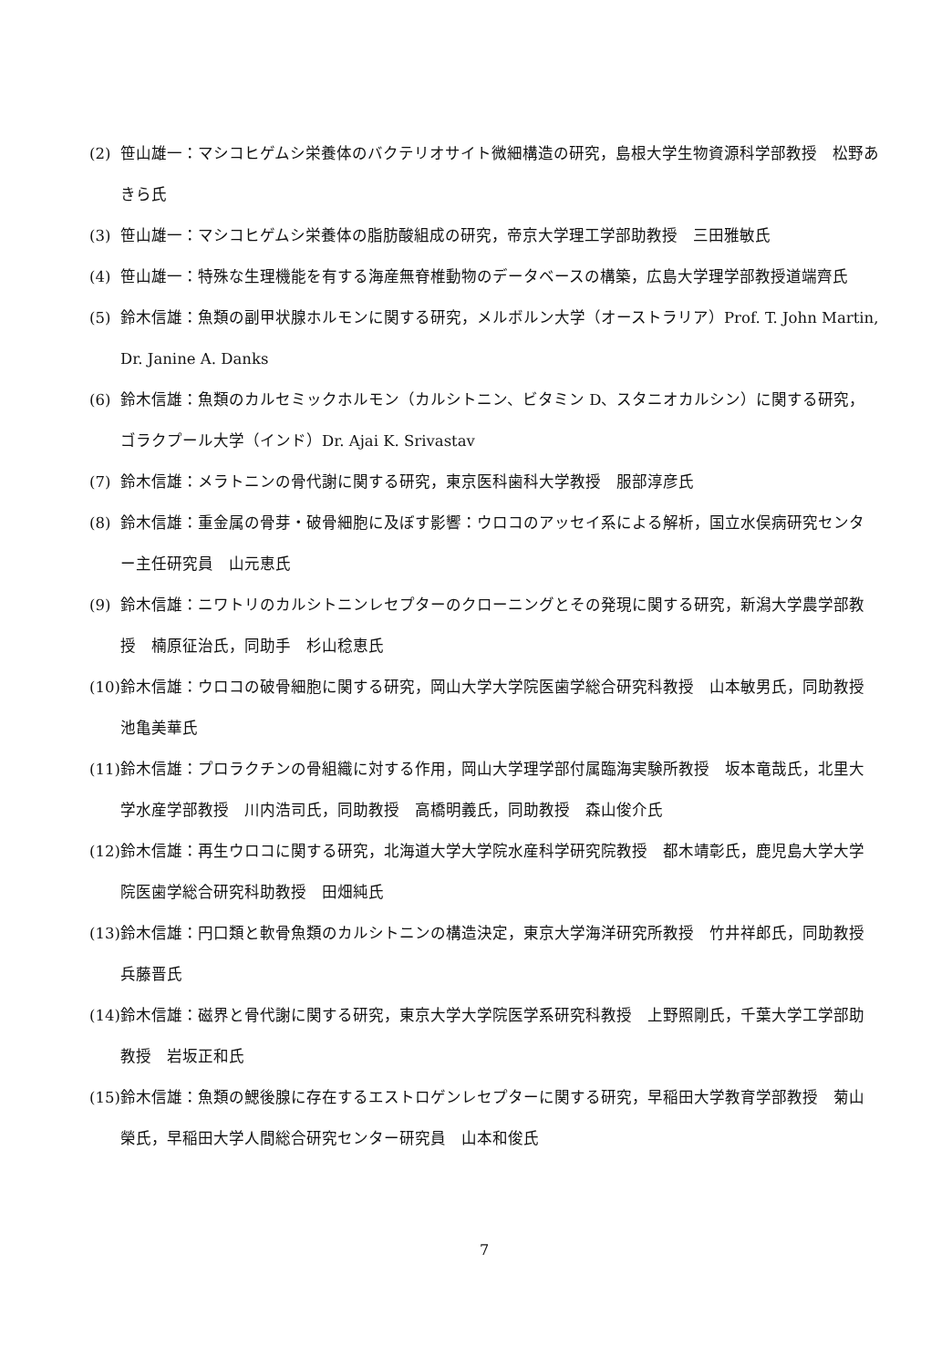(2) 笹山雄一：マシコヒゲムシ栄養体のバクテリオサイト微細構造の研究，島根大学生物資源科学部教授　松野あきら氏
(3) 笹山雄一：マシコヒゲムシ栄養体の脂肪酸組成の研究，帝京大学理工学部助教授　三田雅敏氏
(4) 笹山雄一：特殊な生理機能を有する海産無脊椎動物のデータベースの構築，広島大学理学部教授道端齊氏
(5) 鈴木信雄：魚類の副甲状腺ホルモンに関する研究，メルボルン大学（オーストラリア）Prof. T. John Martin, Dr. Janine A. Danks
(6) 鈴木信雄：魚類のカルセミックホルモン（カルシトニン、ビタミン D、スタニオカルシン）に関する研究，ゴラクプール大学（インド）Dr. Ajai K. Srivastav
(7) 鈴木信雄：メラトニンの骨代謝に関する研究，東京医科歯科大学教授　服部淳彦氏
(8) 鈴木信雄：重金属の骨芽・破骨細胞に及ぼす影響：ウロコのアッセイ系による解析，国立水俣病研究センター主任研究員　山元恵氏
(9) 鈴木信雄：ニワトリのカルシトニンレセプターのクローニングとその発現に関する研究，新潟大学農学部教授　楠原征治氏，同助手　杉山稔恵氏
(10) 鈴木信雄：ウロコの破骨細胞に関する研究，岡山大学大学院医歯学総合研究科教授　山本敏男氏，同助教授　池亀美華氏
(11) 鈴木信雄：プロラクチンの骨組織に対する作用，岡山大学理学部付属臨海実験所教授　坂本竜哉氏，北里大学水産学部教授　川内浩司氏，同助教授　高橋明義氏，同助教授　森山俊介氏
(12) 鈴木信雄：再生ウロコに関する研究，北海道大学大学院水産科学研究院教授　都木靖彰氏，鹿児島大学大学院医歯学総合研究科助教授　田畑純氏
(13) 鈴木信雄：円口類と軟骨魚類のカルシトニンの構造決定，東京大学海洋研究所教授　竹井祥郎氏，同助教授　兵藤晋氏
(14) 鈴木信雄：磁界と骨代謝に関する研究，東京大学大学院医学系研究科教授　上野照剛氏，千葉大学工学部助教授　岩坂正和氏
(15) 鈴木信雄：魚類の鰓後腺に存在するエストロゲンレセプターに関する研究，早稲田大学教育学部教授　菊山榮氏，早稲田大学人間総合研究センター研究員　山本和俊氏
7